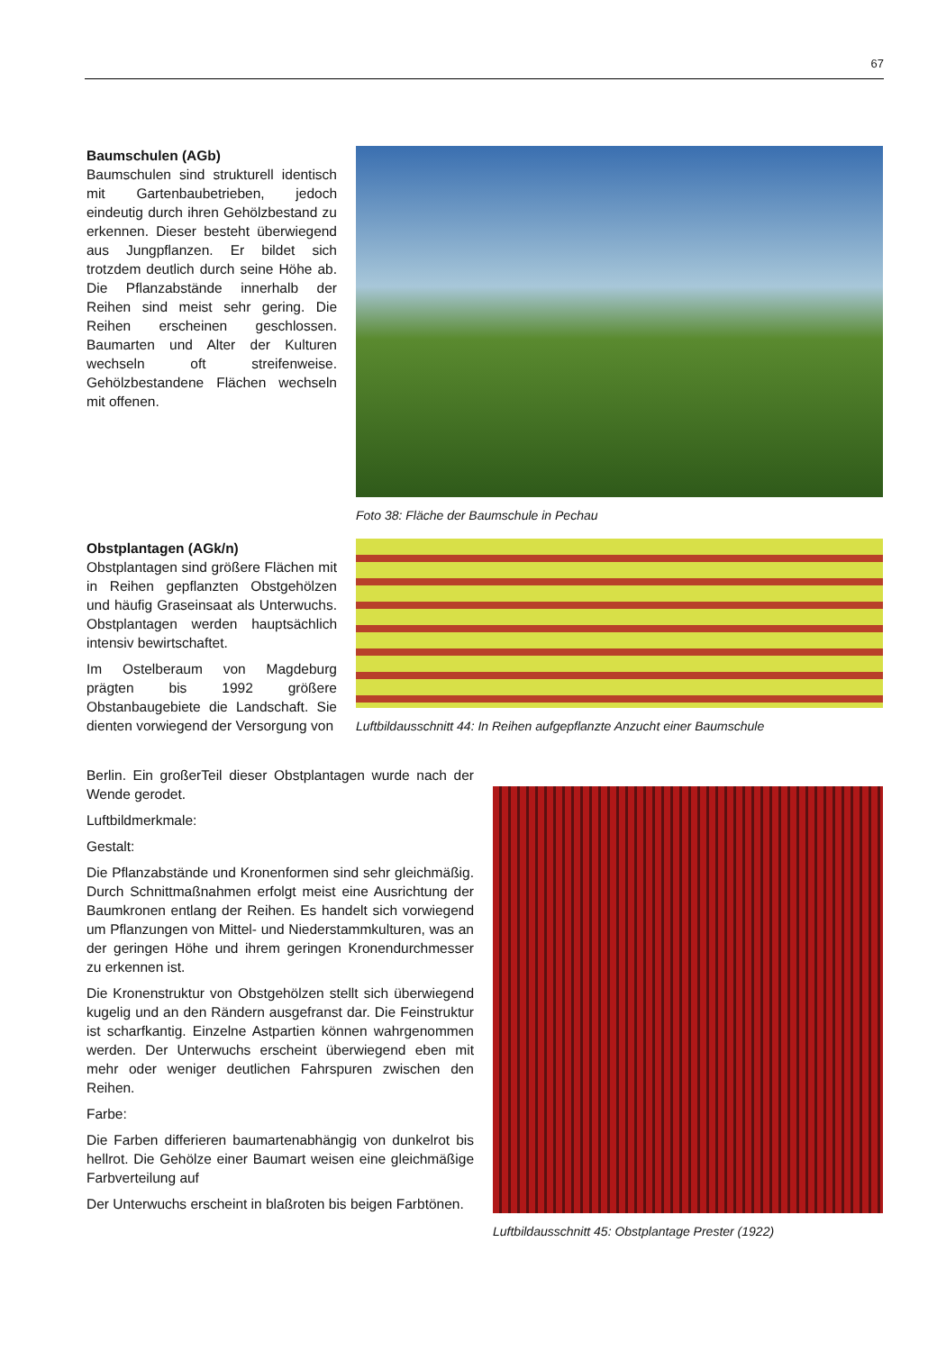67
Baumschulen (AGb)
Baumschulen sind strukturell identisch mit Gartenbaubetrieben, jedoch eindeutig durch ihren Gehölzbestand zu erkennen. Dieser besteht überwiegend aus Jungpflanzen. Er bildet sich trotzdem deutlich durch seine Höhe ab. Die Pflanzabstände innerhalb der Reihen sind meist sehr gering. Die Reihen erscheinen geschlossen. Baumarten und Alter der Kulturen wechseln oft streifenweise. Gehölzbestandene Flächen wechseln mit offenen.
Foto 38: Fläche der Baumschule in Pechau
Obstplantagen (AGk/n)
Obstplantagen sind größere Flächen mit in Reihen gepflanzten Obstgehölzen und häufig Graseinsaat als Unterwuchs. Obstplantagen werden hauptsächlich intensiv bewirtschaftet.
Im Ostelberaum von Magdeburg prägten bis 1992 größere Obstanbaugebiete die Landschaft. Sie dienten vorwiegend der Versorgung von
Luftbildausschnitt 44: In Reihen aufgepflanzte Anzucht einer Baumschule
Berlin. Ein großerTeil dieser Obstplantagen wurde nach der Wende gerodet.
Luftbildmerkmale:
Gestalt:
Die Pflanzabstände und Kronenformen sind sehr gleichmäßig. Durch Schnittmaßnahmen erfolgt meist eine Ausrichtung der Baumkronen entlang der Reihen. Es handelt sich vorwiegend um Pflanzungen von Mittel- und Niederstammkulturen, was an der geringen Höhe und ihrem geringen Kronendurchmesser zu erkennen ist.
Die Kronenstruktur von Obstgehölzen stellt sich überwiegend kugelig und an den Rändern ausgefranst dar. Die Feinstruktur ist scharfkantig. Einzelne Astpartien können wahrgenommen werden. Der Unterwuchs erscheint überwiegend eben mit mehr oder weniger deutlichen Fahrspuren zwischen den Reihen.
Farbe:
Die Farben differieren baumartenabhängig von dunkelrot bis hellrot. Die Gehölze einer Baumart weisen eine gleichmäßige Farbverteilung auf
Der Unterwuchs erscheint in blaßroten bis beigen Farbtönen.
Luftbildausschnitt 45: Obstplantage Prester (1922)